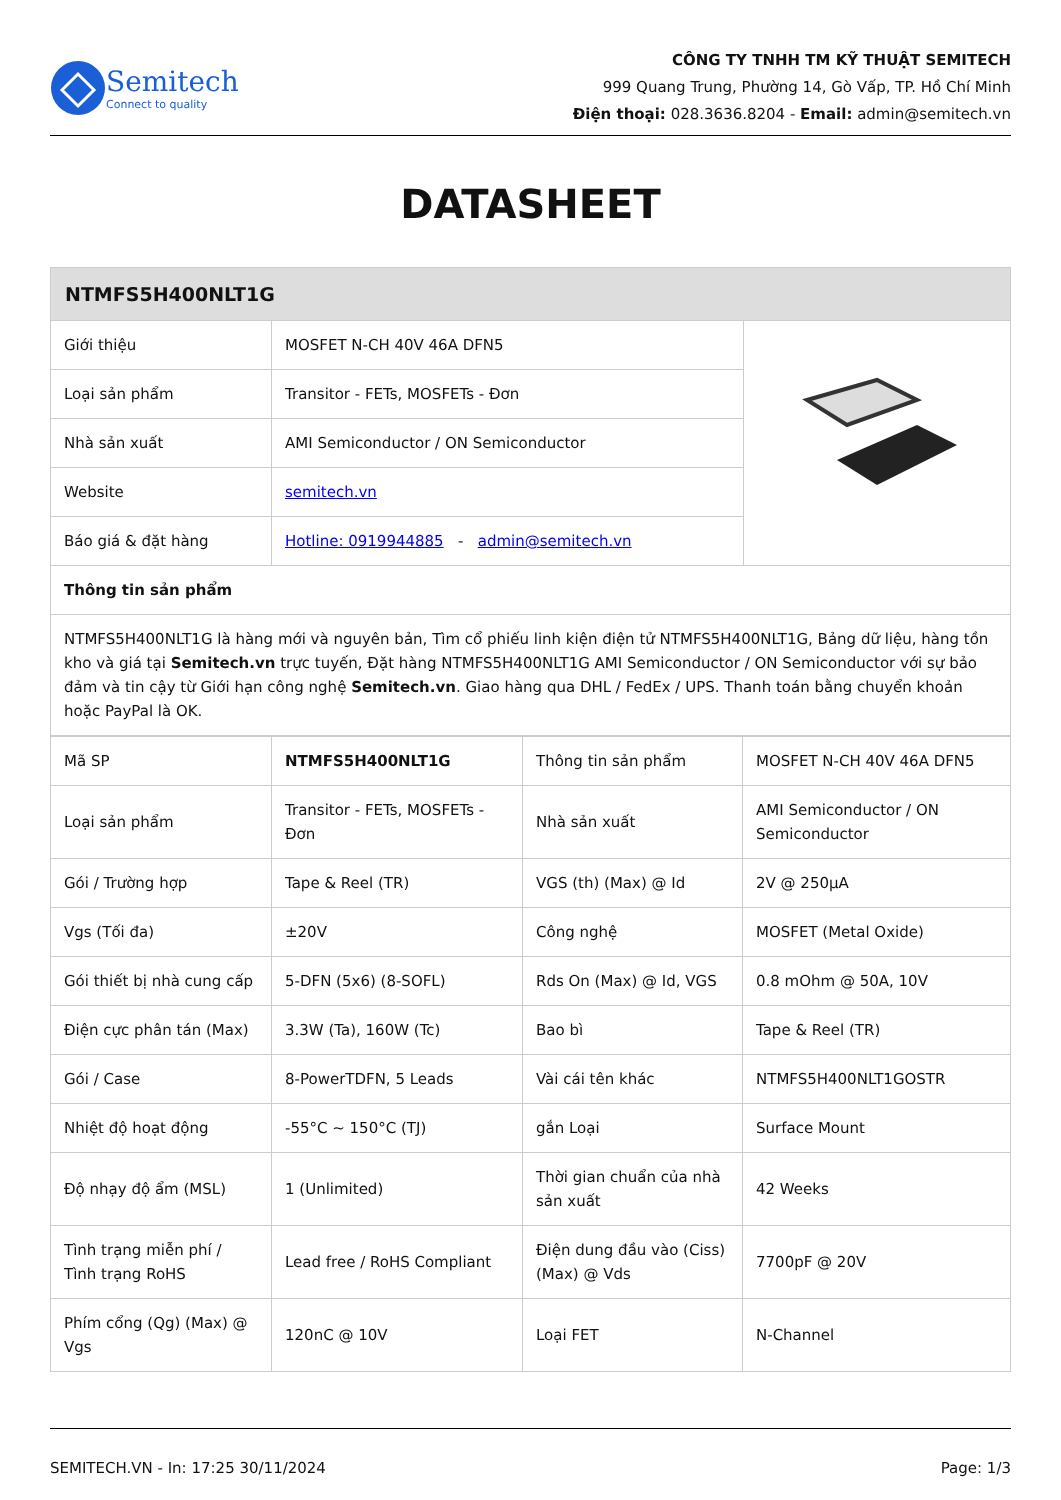Semitech
Connect to quality
CÔNG TY TNHH TM KỸ THUẬT SEMITECH
999 Quang Trung, Phường 14, Gò Vấp, TP. Hồ Chí Minh
Điện thoại: 028.3636.8204 - Email: admin@semitech.vn
DATASHEET
| NTMFS5H400NLT1G | | |
| --- | --- | --- |
| Giới thiệu | MOSFET N-CH 40V 46A DFN5 | |
| Loại sản phẩm | Transitor - FETs, MOSFETs - Đơn | |
| Nhà sản xuất | AMI Semiconductor / ON Semiconductor | |
| Website | semitech.vn | |
| Báo giá & đặt hàng | Hotline: 0919944885 - admin@semitech.vn | |
| Thông tin sản phẩm | | |
| NTMFS5H400NLT1G là hàng mới và nguyên bản, Tìm cổ phiếu linh kiện điện tử NTMFS5H400NLT1G, Bảng dữ liệu, hàng tồn kho và giá tại Semitech.vn trực tuyến, Đặt hàng NTMFS5H400NLT1G AMI Semiconductor / ON Semiconductor với sự bảo đảm và tin cậy từ Giới hạn công nghệ Semitech.vn . Giao hàng qua DHL / FedEx / UPS. Thanh toán bằng chuyển khoản hoặc PayPal là OK. | | |
| Mã SP | NTMFS5H400NLT1G | Thông tin sản phẩm | MOSFET N-CH 40V 46A DFN5 |
| Loại sản phẩm | Transitor - FETs, MOSFETs - Đơn | Nhà sản xuất | AMI Semiconductor / ON Semiconductor |
| Gói / Trường hợp | Tape & Reel (TR) | VGS (th) (Max) @ Id | 2V @ 250µA |
| Vgs (Tối đa) | ±20V | Công nghệ | MOSFET (Metal Oxide) |
| Gói thiết bị nhà cung cấp | 5-DFN (5x6) (8-SOFL) | Rds On (Max) @ Id, VGS | 0.8 mOhm @ 50A, 10V |
| Điện cực phân tán (Max) | 3.3W (Ta), 160W (Tc) | Bao bì | Tape & Reel (TR) |
| Gói / Case | 8-PowerTDFN, 5 Leads | Vài cái tên khác | NTMFS5H400NLT1GOSTR |
| Nhiệt độ hoạt động | -55°C ~ 150°C (TJ) | gắn Loại | Surface Mount |
| Độ nhạy độ ẩm (MSL) | 1 (Unlimited) | Thời gian chuẩn của nhà sản xuất | 42 Weeks |
| Tình trạng miễn phí / Tình trạng RoHS | Lead free / RoHS Compliant | Điện dung đầu vào (Ciss) (Max) @ Vds | 7700pF @ 20V |
| Phím cổng (Qg) (Max) @ Vgs | 120nC @ 10V | Loại FET | N-Channel |
SEMITECH.VN - In: 17:25 30/11/2024 Page: 1/3